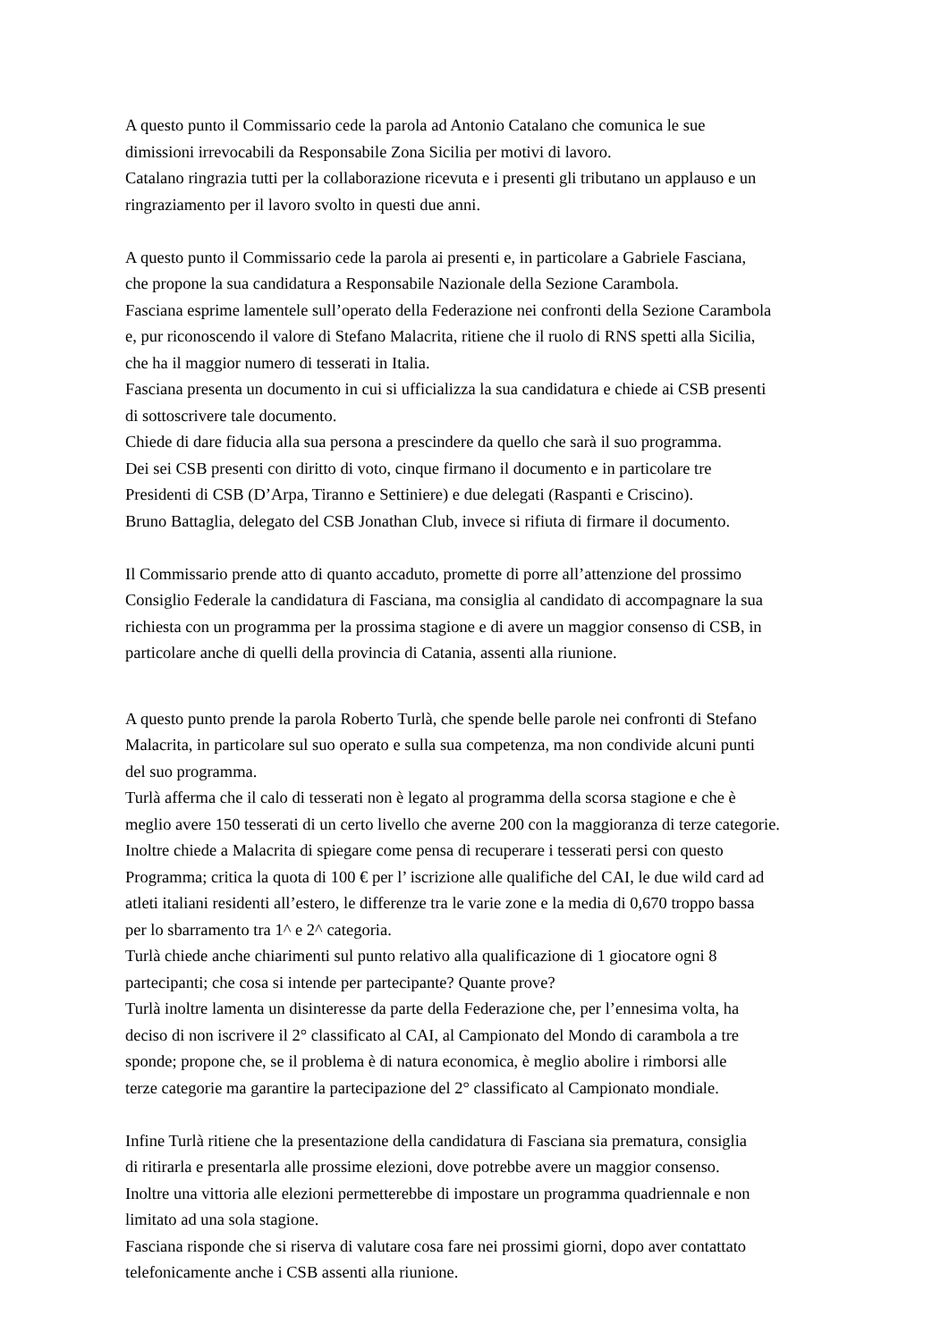A questo punto il Commissario cede la parola ad Antonio Catalano che comunica le sue
dimissioni irrevocabili da Responsabile Zona Sicilia per motivi di lavoro.
Catalano ringrazia tutti per la collaborazione ricevuta e i presenti gli tributano un applauso e un
ringraziamento per il lavoro svolto in questi due anni.
A questo punto il Commissario cede la parola ai presenti e, in particolare a Gabriele Fasciana,
che propone la sua candidatura a Responsabile Nazionale della Sezione Carambola.
Fasciana esprime lamentele sull’operato della Federazione nei confronti della Sezione Carambola
e, pur riconoscendo il valore di Stefano Malacrita, ritiene che il ruolo di RNS spetti alla Sicilia,
che ha il maggior numero di tesserati in Italia.
Fasciana presenta un documento in cui si ufficializza la sua candidatura e chiede ai CSB presenti
di sottoscrivere tale documento.
Chiede di dare fiducia alla sua persona a prescindere da quello che sarà il suo programma.
Dei sei CSB presenti con diritto di voto, cinque firmano il documento e in particolare tre
Presidenti di CSB (D’Arpa, Tiranno e Settiniere) e due delegati (Raspanti e Criscino).
Bruno Battaglia, delegato del CSB Jonathan Club, invece si rifiuta di firmare il documento.
Il Commissario prende atto di quanto accaduto, promette di porre all’attenzione del prossimo
Consiglio Federale la candidatura di Fasciana, ma consiglia al candidato di accompagnare la sua
richiesta con un programma per la prossima stagione e di avere un maggior consenso di CSB, in
particolare anche di quelli della provincia di Catania, assenti alla riunione.
A questo punto prende la parola Roberto Turlà, che spende belle parole nei confronti di Stefano
Malacrita, in particolare sul suo operato e sulla sua competenza, ma non condivide alcuni punti
del suo programma.
Turlà afferma che il calo di tesserati non è legato al programma della scorsa stagione e che è
meglio avere 150 tesserati di un certo livello che averne 200 con la maggioranza di terze categorie.
Inoltre chiede a Malacrita di spiegare come pensa di recuperare i tesserati persi con questo
Programma; critica la quota di 100 € per l’ iscrizione alle qualifiche del CAI, le due wild card ad
atleti italiani residenti all’estero, le differenze tra le varie zone e la media di 0,670 troppo bassa
per lo sbarramento tra 1^ e 2^ categoria.
Turlà chiede anche chiarimenti sul punto relativo alla qualificazione di 1 giocatore ogni 8
partecipanti; che cosa si intende per partecipante? Quante prove?
Turlà inoltre lamenta un disinteresse da parte della Federazione che, per l’ennesima volta, ha
deciso di non iscrivere il 2° classificato al CAI, al Campionato del Mondo di carambola a tre
sponde; propone che, se il problema è di natura economica, è meglio abolire i rimborsi alle
terze categorie ma garantire la partecipazione del 2° classificato al Campionato mondiale.
Infine Turlà ritiene che la presentazione della candidatura di Fasciana sia prematura, consiglia
di ritirarla e presentarla alle prossime elezioni, dove potrebbe avere un maggior consenso.
Inoltre una vittoria alle elezioni permetterebbe di impostare un programma quadriennale e non
limitato ad una sola stagione.
Fasciana risponde che si riserva di valutare cosa fare nei prossimi giorni, dopo aver contattato
telefonicamente anche i CSB assenti alla riunione.